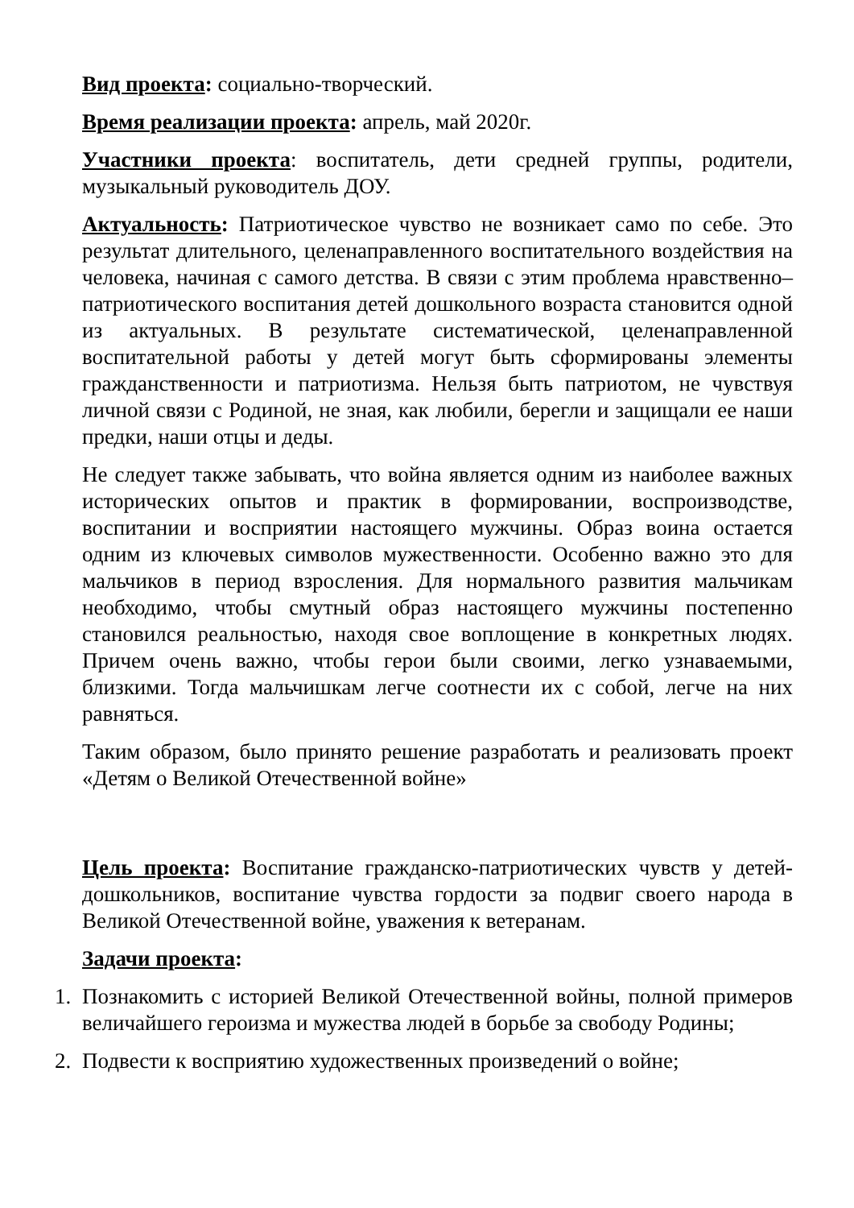Вид проекта: социально-творческий.
Время реализации проекта: апрель, май 2020г.
Участники проекта: воспитатель, дети средней группы, родители, музыкальный руководитель ДОУ.
Актуальность: Патриотическое чувство не возникает само по себе. Это результат длительного, целенаправленного воспитательного воздействия на человека, начиная с самого детства. В связи с этим проблема нравственно–патриотического воспитания детей дошкольного возраста становится одной из актуальных. В результате систематической, целенаправленной воспитательной работы у детей могут быть сформированы элементы гражданственности и патриотизма. Нельзя быть патриотом, не чувствуя личной связи с Родиной, не зная, как любили, берегли и защищали ее наши предки, наши отцы и деды.
Не следует также забывать, что война является одним из наиболее важных исторических опытов и практик в формировании, воспроизводстве, воспитании и восприятии настоящего мужчины. Образ воина остается одним из ключевых символов мужественности. Особенно важно это для мальчиков в период взросления. Для нормального развития мальчикам необходимо, чтобы смутный образ настоящего мужчины постепенно становился реальностью, находя свое воплощение в конкретных людях. Причем очень важно, чтобы герои были своими, легко узнаваемыми, близкими. Тогда мальчишкам легче соотнести их с собой, легче на них равняться.
Таким образом, было принято решение разработать и реализовать проект «Детям о Великой Отечественной войне»
Цель проекта: Воспитание гражданско-патриотических чувств у детей-дошкольников, воспитание чувства гордости за подвиг своего народа в Великой Отечественной войне, уважения к ветеранам.
Задачи проекта:
1. Познакомить с историей Великой Отечественной войны, полной примеров величайшего героизма и мужества людей в борьбе за свободу Родины;
2. Подвести к восприятию художественных произведений о войне;